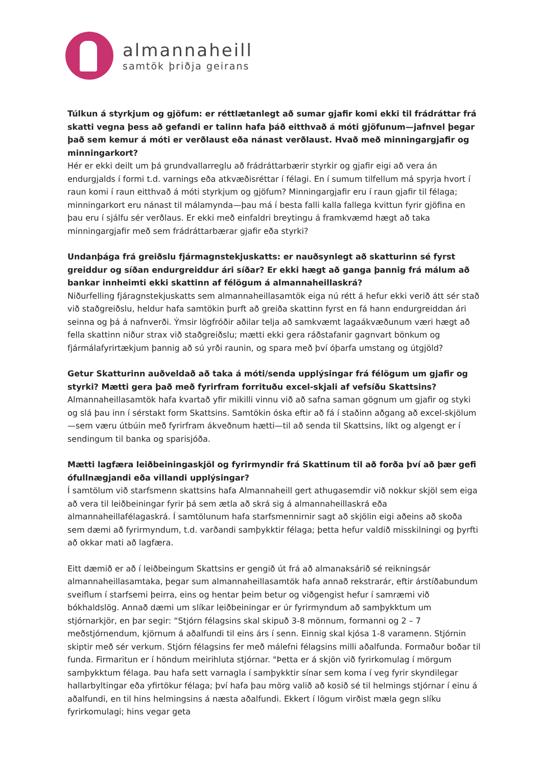almannaheill
samtök þriðja geirans
Túlkun á styrkjum og gjöfum: er réttlætanlegt að sumar gjafir komi ekki til frádráttar frá skatti vegna þess að gefandi er talinn hafa þáð eitthvað á móti gjöfunum—jafnvel þegar það sem kemur á móti er verðlaust eða nánast verðlaust. Hvað með minningargjafir og minningarkort?
Hér er ekki deilt um þá grundvallarreglu að frádráttarbærir styrkir og gjafir eigi að vera án endurgjalds í formi t.d. varnings eða atkvæðisréttar í félagi. En í sumum tilfellum má spyrja hvort í raun komi í raun eitthvað á móti styrkjum og gjöfum? Minningargjafir eru í raun gjafir til félaga; minningarkort eru nánast til málamynda—þau má í besta falli kalla fallega kvittun fyrir gjöfina en þau eru í sjálfu sér verðlaus. Er ekki með einfaldri breytingu á framkvæmd hægt að taka minningargjafir með sem frádráttarbærar gjafir eða styrki?
Undanþága frá greiðslu fjármagnstekjuskatts: er nauðsynlegt að skatturinn sé fyrst greiddur og síðan endurgreiddur ári síðar? Er ekki hægt að ganga þannig frá málum að bankar innheimti ekki skattinn af félögum á almannaheillaskrá?
Niðurfelling fjáragnstekjuskatts sem almannaheillasamtök eiga nú rétt á hefur ekki verið átt sér stað við staðgreiðslu, heldur hafa samtökin þurft að greiða skattinn fyrst en fá hann endurgreiddan ári seinna og þá á nafnverði. Ýmsir lögfróðir aðilar telja að samkvæmt lagaákvæðunum væri hægt að fella skattinn niður strax við staðgreiðslu; mætti ekki gera ráðstafanir gagnvart bönkum og fjármálafyrirtækjum þannig að sú yrði raunin, og spara með því óþarfa umstang og útgjöld?
Getur Skatturinn auðveldað að taka á móti/senda upplýsingar frá félögum um gjafir og styrki? Mætti gera það með fyrirfram forrituðu excel-skjali af vefsíðu Skattsins?
Almannaheillasamtök hafa kvartað yfir mikilli vinnu við að safna saman gögnum um gjafir og styki og slá þau inn í sérstakt form Skattsins. Samtökin óska eftir að fá í staðinn aðgang að excel-skjölum—sem væru útbúin með fyrirfram ákveðnum hætti—til að senda til Skattsins, líkt og algengt er í sendingum til banka og sparisjóða.
Mætti lagfæra leiðbeiningaskjöl og fyrirmyndir frá Skattinum til að forða því að þær gefi ófullnægjandi eða villandi upplýsingar?
Í samtölum við starfsmenn skattsins hafa Almannaheill gert athugasemdir við nokkur skjöl sem eiga að vera til leiðbeiningar fyrir þá sem ætla að skrá sig á almannaheillaskrá eða almannaheillafélagaskrá. Í samtölunum hafa starfsmennirnir sagt að skjölin eigi aðeins að skoða sem dæmi að fyrirmyndum, t.d. varðandi samþykktir félaga; þetta hefur valdið misskilningi og þyrfti að okkar mati að lagfæra.
Eitt dæmið er að í leiðbeingum Skattsins er gengið út frá að almanaksárið sé reikningsár almannaheillasamtaka, þegar sum almannaheillasamtök hafa annað rekstrarár, eftir árstíðabundum sveiflum í starfsemi þeirra, eins og hentar þeim betur og viðgengist hefur í samræmi við bókhaldslög. Annað dæmi um slíkar leiðbeiningar er úr fyrirmyndum að samþykktum um stjórnarkjör, en þar segir: “Stjórn félagsins skal skipuð 3-8 mönnum, formanni og 2 – 7 meðstjórnendum, kjörnum á aðalfundi til eins árs í senn. Einnig skal kjósa 1-8 varamenn. Stjórnin skiptir með sér verkum. Stjórn félagsins fer með málefni félagsins milli aðalfunda. Formaður boðar til funda. Firmaritun er í höndum meirihluta stjórnar. "Þetta er á skjön við fyrirkomulag í mörgum samþykktum félaga. Þau hafa sett varnagla í samþykktir sínar sem koma í veg fyrir skyndilegar hallarbyltingar eða yfirtökur félaga; því hafa þau mörg valið að kosið sé til helmings stjórnar í einu á aðalfundi, en til hins helmingsins á næsta aðalfundi. Ekkert í lögum virðist mæla gegn slíku fyrirkomulagi; hins vegar geta